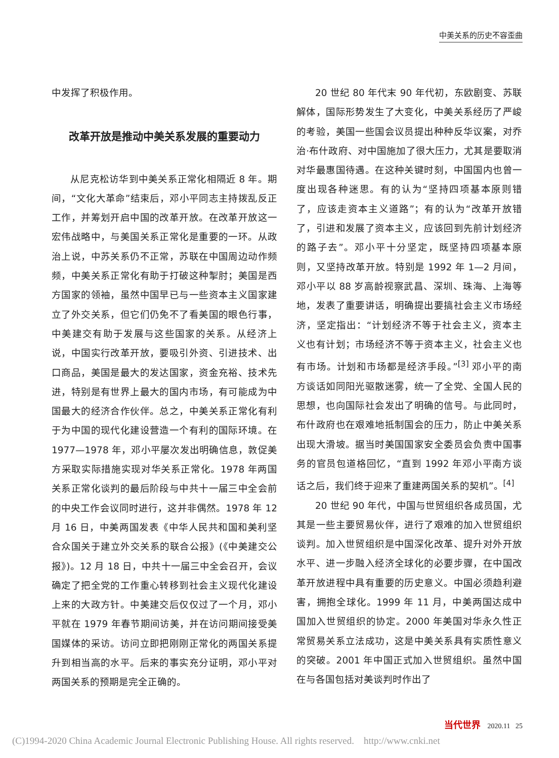中美关系的历史不容歪曲
中发挥了积极作用。
改革开放是推动中美关系发展的重要动力
从尼克松访华到中美关系正常化相隔近 8 年。期间，“文化大革命”结束后，邓小平同志主持拨乱反正工作，并筹划开启中国的改革开放。在改革开放这一宏伟战略中，与美国关系正常化是重要的一环。从政治上说，中苏关系仍不正常，苏联在中国周边动作频频，中美关系正常化有助于打破这种掣肘；美国是西方国家的领袖，虽然中国早已与一些资本主义国家建立了外交关系，但它们仍免不了看美国的眼色行事，中美建交有助于发展与这些国家的关系。从经济上说，中国实行改革开放，要吸引外资、引进技术、出口商品，美国是最大的发达国家，资金充裕、技术先进，特别是有世界上最大的国内市场，有可能成为中国最大的经济合作伙伴。总之，中美关系正常化有利于为中国的现代化建设营造一个有利的国际环境。在 1977—1978 年，邓小平屡次发出明确信息，敦促美方采取实际措施实现对华关系正常化。1978 年两国关系正常化谈判的最后阶段与中共十一届三中全会前的中央工作会议同时进行，这并非偶然。1978 年 12 月 16 日，中美两国发表《中华人民共和国和美利坚合众国关于建立外交关系的联合公报》(《中美建交公报》)。12 月 18 日，中共十一届三中全会召开，会议确定了把全党的工作重心转移到社会主义现代化建设上来的大政方针。中美建交后仅仅过了一个月，邓小平就在 1979 年春节期间访美，并在访问期间接受美国媒体的采访。访问立即把刚刚正常化的两国关系提升到相当高的水平。后来的事实充分证明，邓小平对两国关系的预期是完全正确的。
20 世纪 80 年代末 90 年代初，东欧剧变、苏联解体，国际形势发生了大变化，中美关系经历了严峻的考验，美国一些国会议员提出种种反华议案，对乔治·布什政府、对中国施加了很大压力，尤其是要取消对华最惠国待遇。在这种关键时刻，中国国内也曾一度出现各种迷思。有的认为“坚持四项基本原则错了，应该走资本主义道路”；有的认为“改革开放错了，引进和发展了资本主义，应该回到先前计划经济的路子去”。邓小平十分坚定，既坚持四项基本原则，又坚持改革开放。特别是 1992 年 1—2 月间，邓小平以 88 岁高龄视察武昌、深圳、珠海、上海等地，发表了重要讲话，明确提出要搞社会主义市场经济，坚定指出：“计划经济不等于社会主义，资本主义也有计划；市场经济不等于资本主义，社会主义也有市场。计划和市场都是经济手段。”<sup>[3]</sup> 邓小平的南方谈话如同阳光驱散迷雾，统一了全党、全国人民的思想，也向国际社会发出了明确的信号。与此同时，布什政府也在艰难地抵制国会的压力，防止中美关系出现大滑坡。据当时美国国家安全委员会负责中国事务的官员包道格回忆，“直到 1992 年邓小平南方谈话之后，我们终于迎来了重建两国关系的契机”。<sup>[4]</sup>
20 世纪 90 年代，中国与世贸组织各成员国，尤其是一些主要贸易伙伴，进行了艰难的加入世贸组织谈判。加入世贸组织是中国深化改革、提升对外开放水平、进一步融入经济全球化的必要步骤，在中国改革开放进程中具有重要的历史意义。中国必须趋利避害，拥抱全球化。1999 年 11 月，中美两国达成中国加入世贸组织的协定。2000 年美国对华永久性正常贸易关系立法成功，这是中美关系具有实质性意义的突破。2001 年中国正式加入世贸组织。虽然中国在与各国包括对美谈判时作出了
当代世界 2020.11 25
(C)1994-2020 China Academic Journal Electronic Publishing House. All rights reserved. http://www.cnki.net